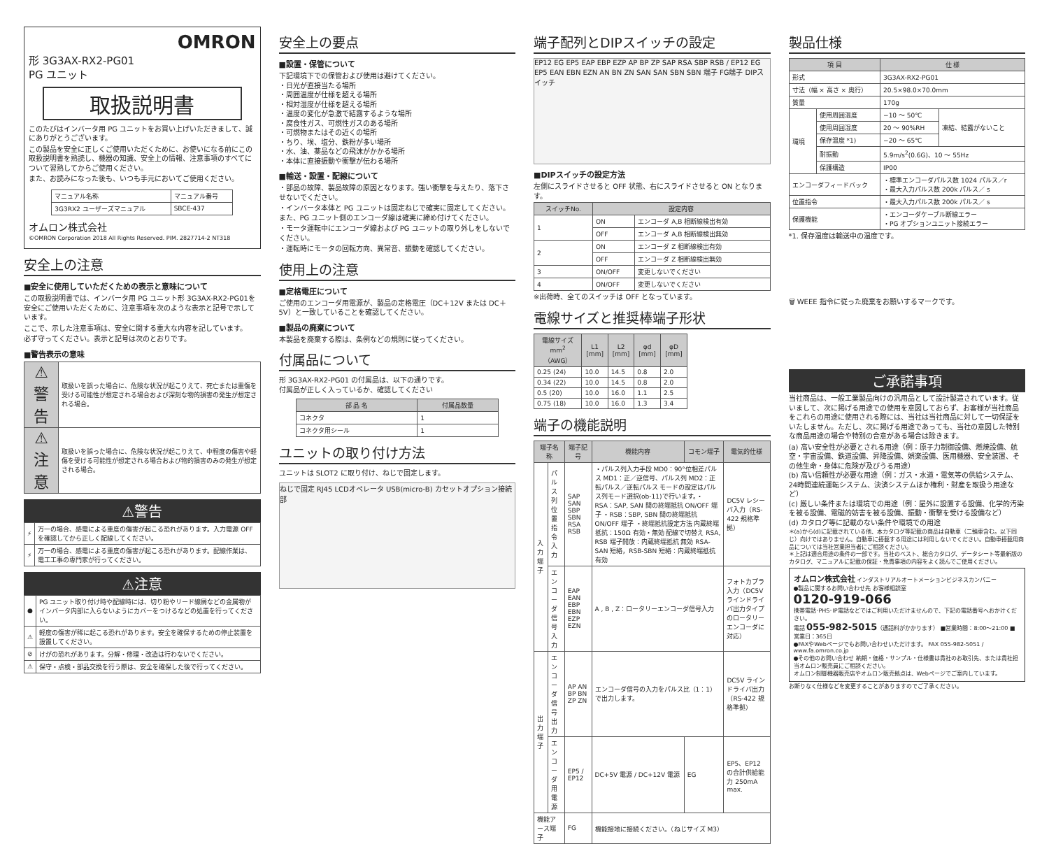OMRON
形 3G3AX-RX2-PG01
PG ユニット
取扱説明書
このたびはインバータ用 PG ユニットをお買い上げいただきまして、誠にありがとうございます。
この製品を安全に正しくご使用いただくために、お使いになる前にこの取扱説明書を熟読し、機器の知識、安全上の情報、注意事項のすべてについて習熟してからご使用ください。
また、お読みになった後も、いつも手元においてご使用ください。
| マニュアル名称 | マニュアル番号 |
| 3G3RX2 ユーザーズマニュアル | SBCE-437 |
オムロン株式会社
©OMRON Corporation 2018 All Rights Reserved. PIM. 2827714-2 NT318
安全上の注意
■安全に使用していただくための表示と意味について
この取扱説明書では、インバータ用 PG ユニット形 3G3AX-RX2-PG01を安全にご使用いただくために、注意事項を次のような表示と記号で示しています。
ここで、示した注意事項は、安全に関する重大な内容を記しています。
必ず守ってください。表示と記号は次のとおりです。
■警告表示の意味
| ⚠警告 | 取扱いを誤った場合に、危険な状況が起こりえて、死亡または重傷を受ける可能性が想定される場合および深刻な物的損害の発生が想定される場合。 |
| ⚠注意 | 取扱いを誤った場合に、危険な状況が起こりえて、中程度の傷害や軽傷を受ける可能性が想定される場合および物的損害のみの発生が想定される場合。 |
⚠警告
| ⚡ | 万一の場合、感電による重度の傷害が起こる恐れがあります。入力電源 OFF を確認してから正しく配線してください。 |
| ⚡ | 万一の場合、感電による重度の傷害が起こる恐れがあります。配線作業は、電工工事の専門家が行ってください。 |
⚠注意
| ● | PG ユニット取り付け時や配線時には、切り粉やリード線屑などの金属物がインバータ内部に入らないようにカバーをつけるなどの処置を行ってください。 |
| ⚠ | 軽度の傷害が稀に起こる恐れがあります。安全を確保するための停止装置を設置してください。 |
| ⊘ | けがの恐れがあります。分解・修理・改造は行わないでください。 |
| ⚠ | 保守・点検・部品交換を行う際は、安全を確保した後で行ってください。 |
安全上の要点
■設置・保管について
下記環境下での保管および使用は避けてください。
・日光が直接当たる場所
・周囲温度が仕様を超える場所
・相対湿度が仕様を超える場所
・温度の変化が急激で結露するような場所
・腐食性ガス、可燃性ガスのある場所
・可燃物またはその近くの場所
・ちり、埃、塩分、鉄粉が多い場所
・水、油、薬品などの飛沫がかかる場所
・本体に直接振動や衝撃が伝わる場所
■輸送・設置・配線について
・部品の故障、製品故障の原因となります。強い衝撃を与えたり、落下させないでください。
・インバータ本体と PG ユニットは固定ねじで確実に固定してください。
また、PG ユニット側のエンコーダ線は確実に締め付けてください。
・モータ運転中にエンコーダ線および PG ユニットの取り外しをしないでください。
・運転時にモータの回転方向、異常音、振動を確認してください。
使用上の注意
■定格電圧について
ご使用のエンコーダ用電源が、製品の定格電圧（DC＋12V または DC＋5V）と一致していることを確認してください。
■製品の廃棄について
本製品を廃棄する際は、条例などの規則に従ってください。
付属品について
形 3G3AX-RX2-PG01 の付属品は、以下の通りです。
付属品が正しく入っているか、確認してください
| 部 品 名 | 付属品数量 |
| --- | --- |
| コネクタ | 1 |
| コネクタ用シール | 1 |
ユニットの取り付け方法
ユニットは SLOT2 に取り付け、ねじで固定します。
ねじで固定 RJ45 LCDオペレータ USB(micro-B) カセットオプション接続部
端子配列とDIPスイッチの設定
EP12 EG EP5 EAP EBP EZP AP BP ZP SAP RSA SBP RSB / EP12 EG EP5 EAN EBN EZN AN BN ZN SAN SAN SBN SBN 端子 FG端子 DIPスイッチ
■DIPスイッチの設定方法
左側にスライドさせると OFF 状態、右にスライドさせると ON となります。
| スイッチNo. | 設定内容 | |
| --- | --- | --- |
| 1 | ON | エンコーダ A,B 相断線検出有効 |
| | OFF | エンコーダ A,B 相断線検出無効 |
| 2 | ON | エンコーダ Z 相断線検出有効 |
| | OFF | エンコーダ Z 相断線検出無効 |
| 3 | ON/OFF | 変更しないでください |
| 4 | ON/OFF | 変更しないでください |
※出荷時、全てのスイッチは OFF となっています。
電線サイズと推奨棒端子形状
| 電線サイズ mm<sup>2</sup>（AWG） | L1 [mm] | L2 [mm] | φd [mm] | φD [mm] |
| --- | --- | --- | --- | --- |
| 0.25 (24) | 10.0 | 14.5 | 0.8 | 2.0 |
| 0.34 (22) | 10.0 | 14.5 | 0.8 | 2.0 |
| 0.5 (20) | 10.0 | 16.0 | 1.1 | 2.5 |
| 0.75 (18) | 10.0 | 16.0 | 1.3 | 3.4 |
端子の機能説明
| 端子名称 | | 端子記号 | 機能内容 | コモン端子 | 電気的仕様 |
| --- | --- | --- | --- | --- | --- |
| 入力端子 | パルス列位置指令入力 | SAP SAN SBP SBN RSA RSB | ・パルス列入力手段 MD0：90°位相差パルス MD1：正／逆信号、パルス列 MD2：正転パルス／逆転パルス モードの設定はパルス列モード選択(ob-11)で行います。・RSA：SAP, SAN 間の終端抵抗 ON/OFF 端子 ・RSB：SBP, SBN 間の終端抵抗 ON/OFF 端子 ・終端抵抗設定方法 内蔵終端抵抗：150Ω 有効・無効 配線で切替え RSA, RSB 端子開放：内蔵終端抵抗 無効 RSA-SAN 短絡，RSB-SBN 短絡：内蔵終端抵抗 有効 | | DC5V レシーバ入力（RS-422 規格準拠） |
| | エンコーダ信号入力 | EAP EAN EBP EBN EZP EZN | A , B , Z：ロータリーエンコーダ信号入力 | | フォトカプラ入力（DC5V ラインドライバ出力タイプのロータリーエンコーダに対応） |
| 出力端子 | エンコーダ信号出力 | AP AN BP BN ZP ZN | エンコーダ信号の入力をパルス比（1：1）で出力します。 | | DC5V ラインドライバ出力（RS-422 規格準拠） |
| | エンコーダ用電源 | EP5 / EP12 | DC+5V 電源 / DC+12V 電源 | EG | EP5、EP12 の合計供給能力 250mA max. |
| 機能アース端子 | | FG | 機能接地に接続ください。（ねじサイズ M3） | | |
製品仕様
| 項 目 | | 仕 様 | |
| --- | --- | --- | --- |
| 形式 | | 3G3AX-RX2-PG01 | |
| 寸法（幅 × 高さ × 奥行） | | 20.5×98.0×70.0mm | |
| 質量 | | 170g | |
| 環境 | 使用周囲温度 | −10 〜 50℃ | 凍結、結露がないこと |
| | 使用周囲湿度 | 20 〜 90%RH | |
| | 保存温度 *1) | −20 〜 65℃ | |
| | 耐振動 | 5.9m/s<sup>2</sup>(0.6G)、10 〜 55Hz | |
| | 保護構造 | IP00 | |
| エンコーダフィードバック | | ・標準エンコーダパルス数 1024 パルス／r ・最大入力パルス数 200k パルス／ s | |
| 位置指令 | | ・最大入力パルス数 200k パルス／ s | |
| 保護機能 | | ・エンコーダケーブル断線エラー ・PG オプションユニット接続エラー | |
*1. 保存温度は輸送中の温度です。
🗑 WEEE 指令に従った廃棄をお願いするマークです。
ご承諾事項
当社商品は、一般工業製品向けの汎用品として設計製造されています。従いまして、次に掲げる用途での使用を意図しておらず、お客様が当社商品をこれらの用途に使用される際には、当社は当社商品に対して一切保証をいたしません。ただし、次に掲げる用途であっても、当社の意図した特別な商品用途の場合や特別の合意がある場合は除きます。
(a) 高い安全性が必要とされる用途（例：原子力制御設備、燃焼設備、航空・宇宙設備、鉄道設備、昇降設備、娯楽設備、医用機器、安全装置、その他生命・身体に危険が及びうる用途）
(b) 高い信頼性が必要な用途（例：ガス・水道・電気等の供給システム、24時間連続運転システム、決済システムほか権利・財産を取扱う用途など）
(c) 厳しい条件または環境での用途（例：屋外に設置する設備、化学的汚染を被る設備、電磁的妨害を被る設備、振動・衝撃を受ける設備など）
(d) カタログ等に記載のない条件や環境での用途
＊(a)から(d)に記載されている他、本カタログ等記載の商品は自動車（二輪車含む。以下同じ）向けではありません。自動車に搭載する用途には利用しないでください。自動車搭載用商品については当社営業担当者にご相談ください。
＊上記は適合用途の条件の一部です。当社のベスト、総合カタログ、データシート等最新版のカタログ、マニュアルに記載の保証・免責事項の内容をよく読んでご使用ください。
オムロン株式会社 インダストリアルオートメーションビジネスカンパニー
●製品に関するお問い合わせ先 お客様相談室
0120-919-066
携帯電話･PHS･IP電話などではご利用いただけませんので、下記の電話番号へおかけください。
電話 055-982-5015（通話料がかかります） ■営業時間：8:00〜21:00 ■営業日：365日
●FAXやWebページでもお問い合わせいただけます。 FAX 055-982-5051 / www.fa.omron.co.jp
●その他のお問い合わせ 納期・価格・サンプル・仕様書は貴社のお取引先、または貴社担当オムロン販売員にご相談ください。
オムロン制御機器販売店やオムロン販売拠点は、Webページでご案内しています。
お断りなく仕様などを変更することがありますのでご了承ください。